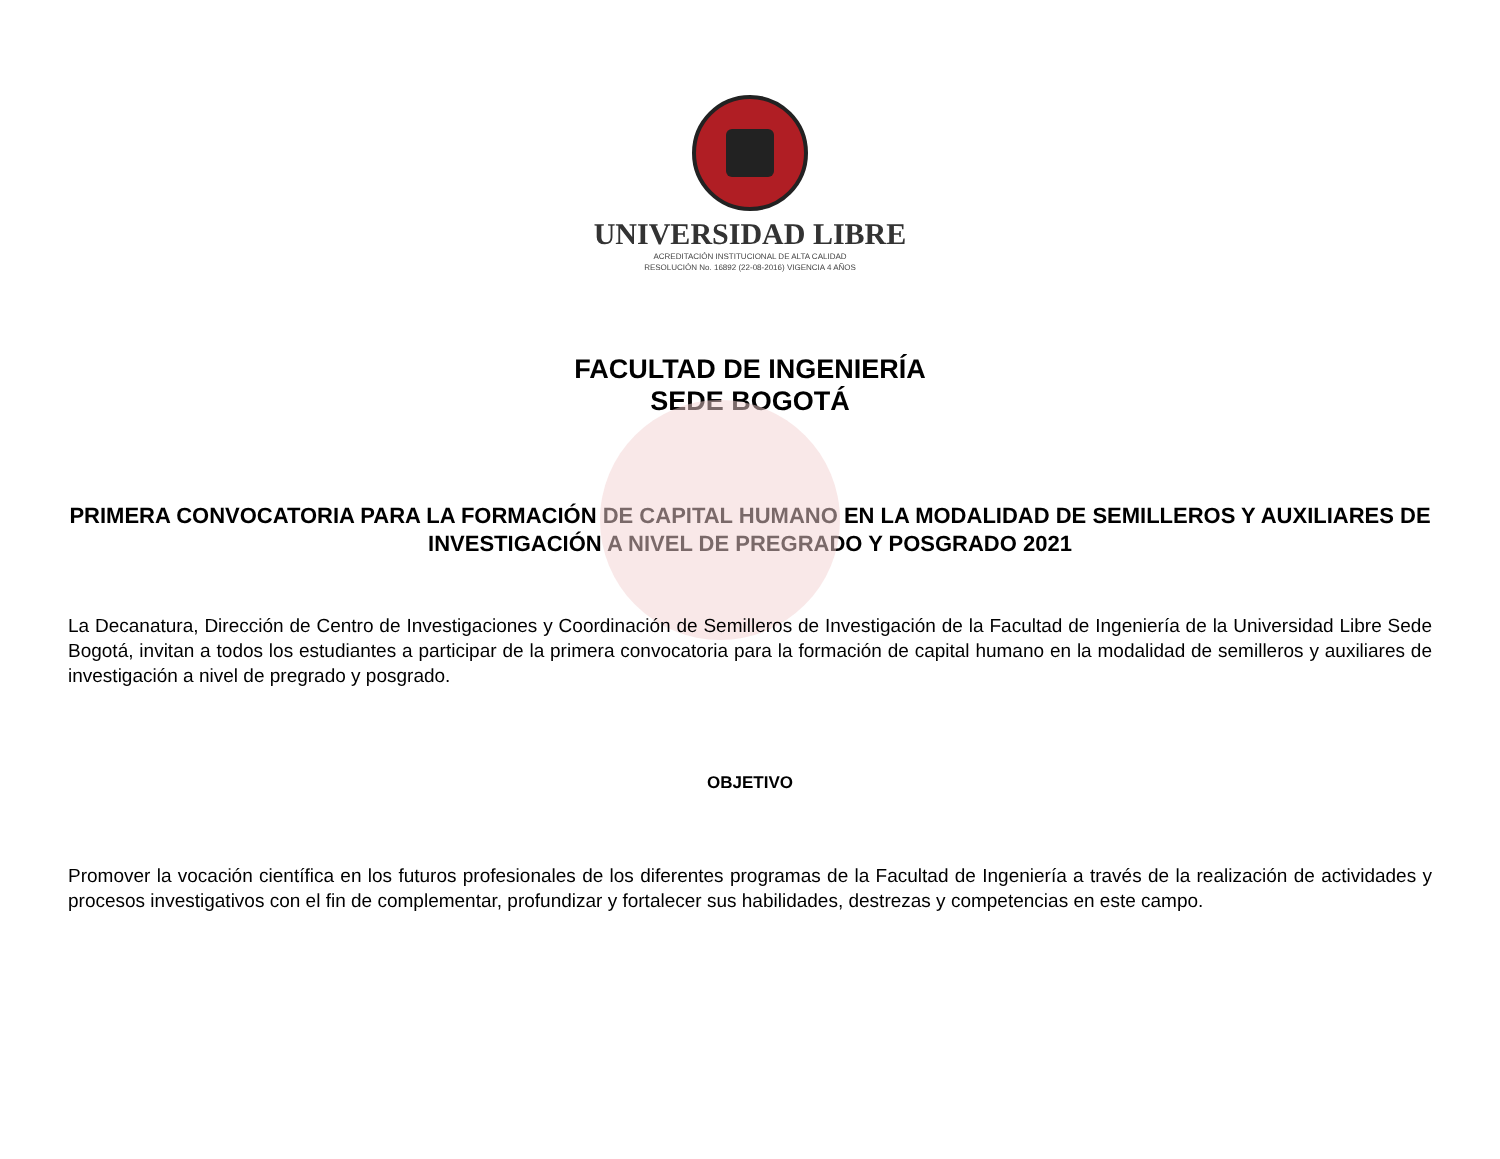UNIVERSIDAD LIBRE
ACREDITACIÓN INSTITUCIONAL DE ALTA CALIDAD
RESOLUCIÓN No. 16892 (22-08-2016) VIGENCIA 4 AÑOS
FACULTAD DE INGENIERÍA
SEDE BOGOTÁ
PRIMERA CONVOCATORIA PARA LA FORMACIÓN DE CAPITAL HUMANO EN LA MODALIDAD DE SEMILLEROS Y AUXILIARES DE INVESTIGACIÓN A NIVEL DE PREGRADO Y POSGRADO 2021
La Decanatura, Dirección de Centro de Investigaciones y Coordinación de Semilleros de Investigación de la Facultad de Ingeniería de la Universidad Libre Sede Bogotá, invitan a todos los estudiantes a participar de la primera convocatoria para la formación de capital humano en la modalidad de semilleros y auxiliares de investigación a nivel de pregrado y posgrado.
OBJETIVO
Promover la vocación científica en los futuros profesionales de los diferentes programas de la Facultad de Ingeniería a través de la realización de actividades y procesos investigativos con el fin de complementar, profundizar y fortalecer sus habilidades, destrezas y competencias en este campo.